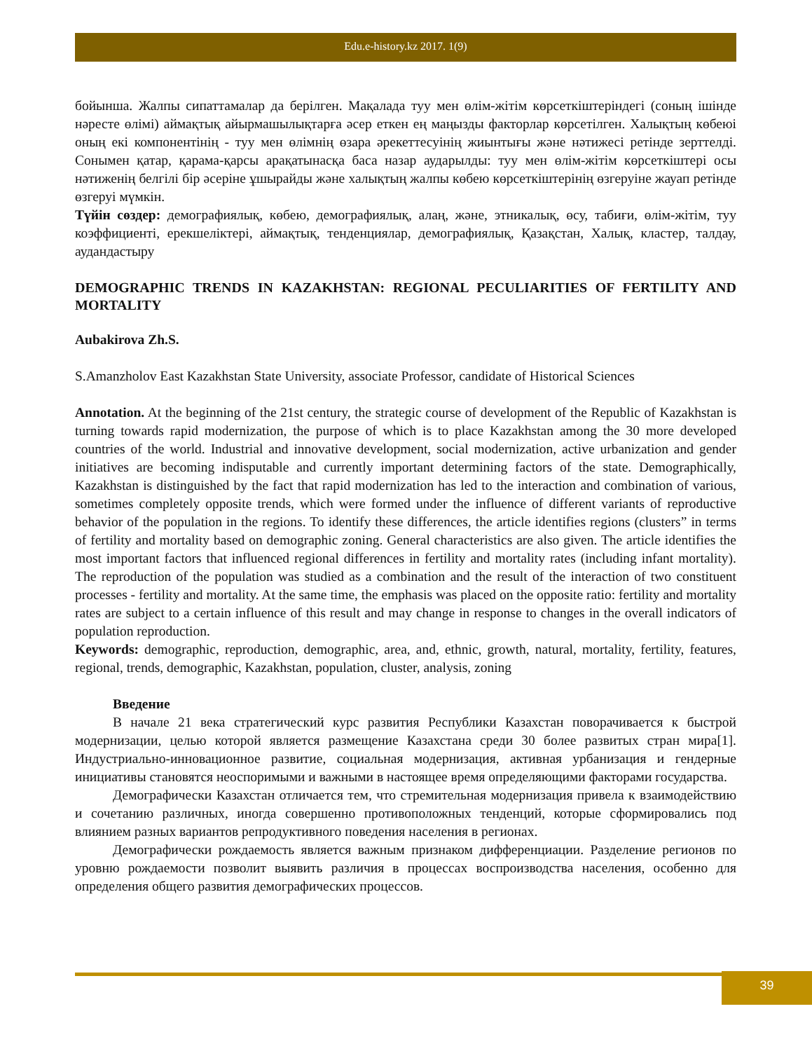Edu.e-history.kz 2017. 1(9)
бойынша. Жалпы сипаттамалар да берілген. Мақалада туу мен өлім-жітім көрсеткіштеріндегі (соның ішінде нәресте өлімі) аймақтық айырмашылықтарға әсер еткен ең маңызды факторлар көрсетілген. Халықтың көбеюі оның екі компонентінің - туу мен өлімнің өзара әрекеттесуінің жиынтығы және нәтижесі ретінде зерттелді. Сонымен қатар, қарама-қарсы арақатынасқа баса назар аударылды: туу мен өлім-жітім көрсеткіштері осы нәтиженің белгілі бір әсеріне ұшырайды және халықтың жалпы көбею көрсеткіштерінің өзгеруіне жауап ретінде өзгеруі мүмкін.
Түйін сөздер: демографиялық, көбею, демографиялық, алаң, және, этникалық, өсу, табиғи, өлім-жітім, туу коэффициенті, ерекшеліктері, аймақтық, тенденциялар, демографиялық, Қазақстан, Халық, кластер, талдау, аудандастыру
DEMOGRAPHIC TRENDS IN KAZAKHSTAN: REGIONAL PECULIARITIES OF FERTILITY AND MORTALITY
Aubakirova Zh.S.
S.Amanzholov East Kazakhstan State University, associate Professor, candidate of Historical Sciences
Annotation. At the beginning of the 21st century, the strategic course of development of the Republic of Kazakhstan is turning towards rapid modernization, the purpose of which is to place Kazakhstan among the 30 more developed countries of the world. Industrial and innovative development, social modernization, active urbanization and gender initiatives are becoming indisputable and currently important determining factors of the state. Demographically, Kazakhstan is distinguished by the fact that rapid modernization has led to the interaction and combination of various, sometimes completely opposite trends, which were formed under the influence of different variants of reproductive behavior of the population in the regions. To identify these differences, the article identifies regions (clusters” in terms of fertility and mortality based on demographic zoning. General characteristics are also given. The article identifies the most important factors that influenced regional differences in fertility and mortality rates (including infant mortality). The reproduction of the population was studied as a combination and the result of the interaction of two constituent processes - fertility and mortality. At the same time, the emphasis was placed on the opposite ratio: fertility and mortality rates are subject to a certain influence of this result and may change in response to changes in the overall indicators of population reproduction.
Keywords: demographic, reproduction, demographic, area, and, ethnic, growth, natural, mortality, fertility, features, regional, trends, demographic, Kazakhstan, population, cluster, analysis, zoning
Введение
В начале 21 века стратегический курс развития Республики Казахстан поворачивается к быстрой модернизации, целью которой является размещение Казахстана среди 30 более развитых стран мира[1]. Индустриально-инновационное развитие, социальная модернизация, активная урбанизация и гендерные инициативы становятся неоспоримыми и важными в настоящее время определяющими факторами государства.
Демографически Казахстан отличается тем, что стремительная модернизация привела к взаимодействию и сочетанию различных, иногда совершенно противоположных тенденций, которые сформировались под влиянием разных вариантов репродуктивного поведения населения в регионах.
Демографически рождаемость является важным признаком дифференциации. Разделение регионов по уровню рождаемости позволит выявить различия в процессах воспроизводства населения, особенно для определения общего развития демографических процессов.
39